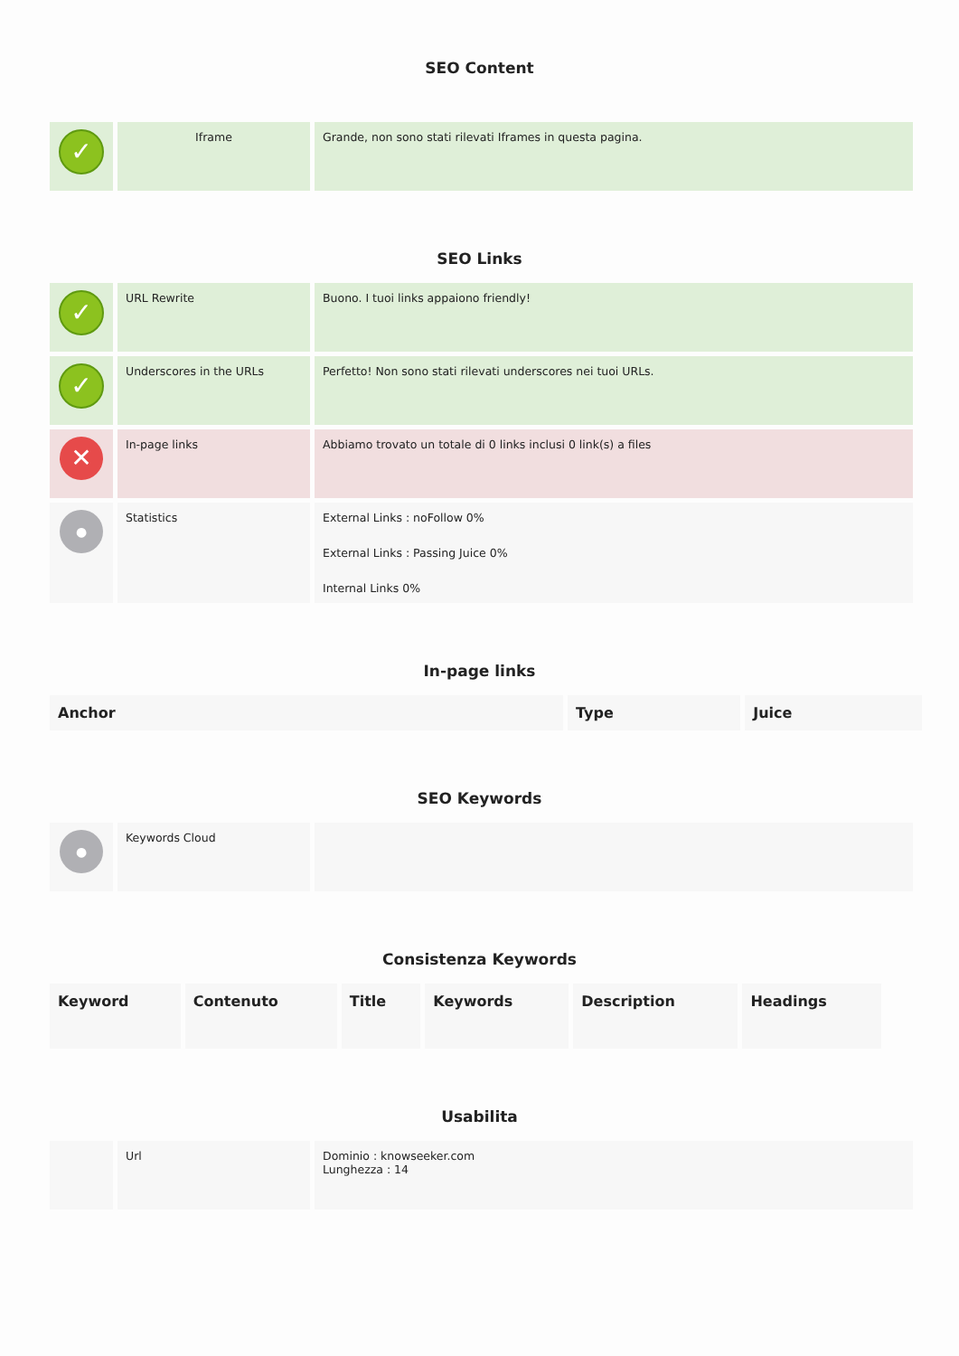SEO Content
| ✓ | Iframe | Grande, non sono stati rilevati Iframes in questa pagina. |
SEO Links
| ✓ | URL Rewrite | Buono. I tuoi links appaiono friendly! |
| ✓ | Underscores in the URLs | Perfetto! Non sono stati rilevati underscores nei tuoi URLs. |
| ✕ | In-page links | Abbiamo trovato un totale di 0 links inclusi 0 link(s) a files |
| ● | Statistics | External Links : noFollow 0% External Links : Passing Juice 0% Internal Links 0% |
In-page links
| Anchor | Type | Juice |
| --- | --- | --- |
SEO Keywords
| ● | Keywords Cloud | |
Consistenza Keywords
| Keyword | Contenuto | Title | Keywords | Description | Headings |
| --- | --- | --- | --- | --- | --- |
Usabilita
| | Url | Dominio : knowseeker.com Lunghezza : 14 |